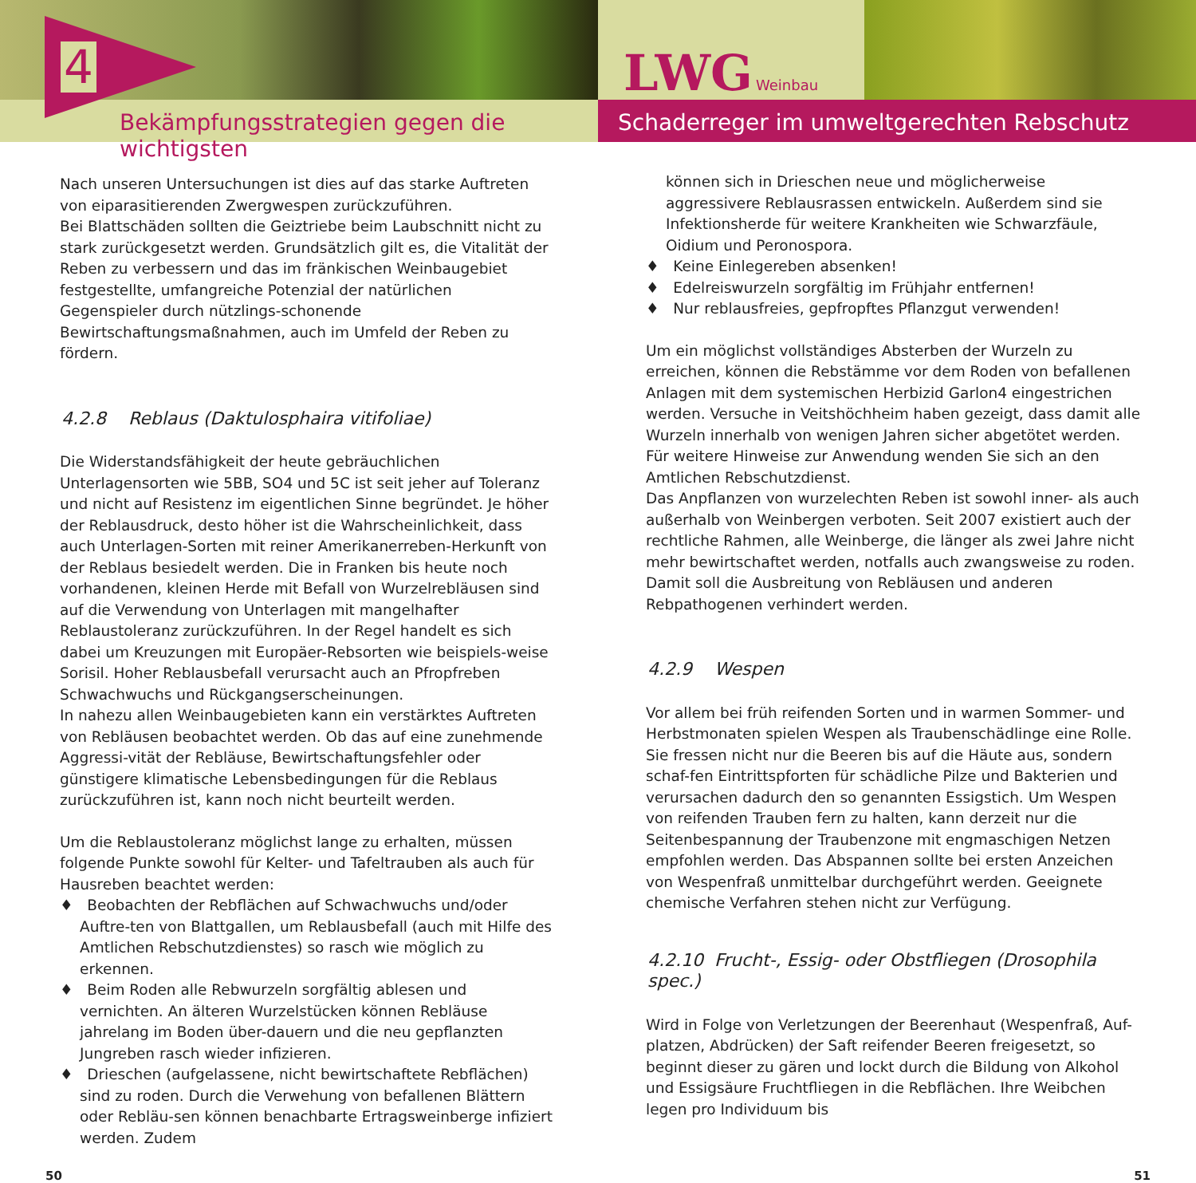Bekämpfungsstrategien gegen die wichtigsten
4
LWG Weinbau
Schaderreger im umweltgerechten Rebschutz
Nach unseren Untersuchungen ist dies auf das starke Auftreten von eiparasitierenden Zwergwespen zurückzuführen.
Bei Blattschäden sollten die Geiztriebe beim Laubschnitt nicht zu stark zurückgesetzt werden. Grundsätzlich gilt es, die Vitalität der Reben zu verbessern und das im fränkischen Weinbaugebiet festgestellte, umfangreiche Potenzial der natürlichen Gegenspieler durch nützlings-schonende Bewirtschaftungsmaßnahmen, auch im Umfeld der Reben zu fördern.
4.2.8 Reblaus (Daktulosphaira vitifoliae)
Die Widerstandsfähigkeit der heute gebräuchlichen Unterlagensorten wie 5BB, SO4 und 5C ist seit jeher auf Toleranz und nicht auf Resistenz im eigentlichen Sinne begründet. Je höher der Reblausdruck, desto höher ist die Wahrscheinlichkeit, dass auch Unterlagen-Sorten mit reiner Amerikanerreben-Herkunft von der Reblaus besiedelt werden. Die in Franken bis heute noch vorhandenen, kleinen Herde mit Befall von Wurzelrebläusen sind auf die Verwendung von Unterlagen mit mangelhafter Reblaustoleranz zurückzuführen. In der Regel handelt es sich dabei um Kreuzungen mit Europäer-Rebsorten wie beispiels-weise Sorisil. Hoher Reblausbefall verursacht auch an Pfropfreben Schwachwuchs und Rückgangserscheinungen.
In nahezu allen Weinbaugebieten kann ein verstärktes Auftreten von Rebläusen beobachtet werden. Ob das auf eine zunehmende Aggressi-vität der Rebläuse, Bewirtschaftungsfehler oder günstigere klimatische Lebensbedingungen für die Reblaus zurückzuführen ist, kann noch nicht beurteilt werden.
Um die Reblaustoleranz möglichst lange zu erhalten, müssen folgende Punkte sowohl für Kelter- und Tafeltrauben als auch für Hausreben beachtet werden:
♦ Beobachten der Rebflächen auf Schwachwuchs und/oder Auftre-ten von Blattgallen, um Reblausbefall (auch mit Hilfe des Amtlichen Rebschutzdienstes) so rasch wie möglich zu erkennen.
♦ Beim Roden alle Rebwurzeln sorgfältig ablesen und vernichten. An älteren Wurzelstücken können Rebläuse jahrelang im Boden über-dauern und die neu gepflanzten Jungreben rasch wieder infizieren.
♦ Drieschen (aufgelassene, nicht bewirtschaftete Rebflächen) sind zu roden. Durch die Verwehung von befallenen Blättern oder Rebläu-sen können benachbarte Ertragsweinberge infiziert werden. Zudem
können sich in Drieschen neue und möglicherweise aggressivere Reblausrassen entwickeln. Außerdem sind sie Infektionsherde für weitere Krankheiten wie Schwarzfäule, Oidium und Peronospora.
♦ Keine Einlegereben absenken!
♦ Edelreiswurzeln sorgfältig im Frühjahr entfernen!
♦ Nur reblausfreies, gepfropftes Pflanzgut verwenden!
Um ein möglichst vollständiges Absterben der Wurzeln zu erreichen, können die Rebstämme vor dem Roden von befallenen Anlagen mit dem systemischen Herbizid Garlon4 eingestrichen werden. Versuche in Veitshöchheim haben gezeigt, dass damit alle Wurzeln innerhalb von wenigen Jahren sicher abgetötet werden. Für weitere Hinweise zur Anwendung wenden Sie sich an den Amtlichen Rebschutzdienst.
Das Anpflanzen von wurzelechten Reben ist sowohl inner- als auch außerhalb von Weinbergen verboten. Seit 2007 existiert auch der rechtliche Rahmen, alle Weinberge, die länger als zwei Jahre nicht mehr bewirtschaftet werden, notfalls auch zwangsweise zu roden. Damit soll die Ausbreitung von Rebläusen und anderen Rebpathogenen verhindert werden.
4.2.9 Wespen
Vor allem bei früh reifenden Sorten und in warmen Sommer- und Herbstmonaten spielen Wespen als Traubenschädlinge eine Rolle. Sie fressen nicht nur die Beeren bis auf die Häute aus, sondern schaf-fen Eintrittspforten für schädliche Pilze und Bakterien und verursachen dadurch den so genannten Essigstich. Um Wespen von reifenden Trauben fern zu halten, kann derzeit nur die Seitenbespannung der Traubenzone mit engmaschigen Netzen empfohlen werden. Das Abspannen sollte bei ersten Anzeichen von Wespenfraß unmittelbar durchgeführt werden. Geeignete chemische Verfahren stehen nicht zur Verfügung.
4.2.10 Frucht-, Essig- oder Obstfliegen (Drosophila spec.)
Wird in Folge von Verletzungen der Beerenhaut (Wespenfraß, Auf-platzen, Abdrücken) der Saft reifender Beeren freigesetzt, so beginnt dieser zu gären und lockt durch die Bildung von Alkohol und Essigsäure Fruchtfliegen in die Rebflächen. Ihre Weibchen legen pro Individuum bis
50 51